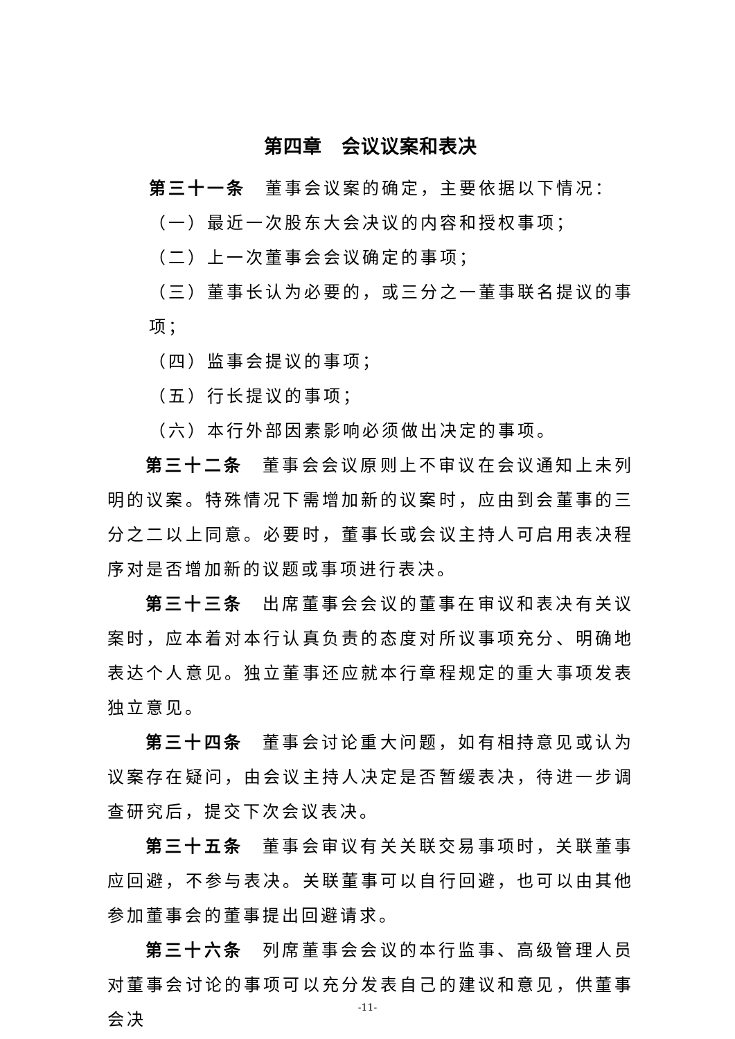第四章　会议议案和表决
第三十一条　董事会议案的确定，主要依据以下情况：
（一）最近一次股东大会决议的内容和授权事项；
（二）上一次董事会会议确定的事项；
（三）董事长认为必要的，或三分之一董事联名提议的事项；
（四）监事会提议的事项；
（五）行长提议的事项；
（六）本行外部因素影响必须做出决定的事项。
第三十二条　董事会会议原则上不审议在会议通知上未列明的议案。特殊情况下需增加新的议案时，应由到会董事的三分之二以上同意。必要时，董事长或会议主持人可启用表决程序对是否增加新的议题或事项进行表决。
第三十三条　出席董事会会议的董事在审议和表决有关议案时，应本着对本行认真负责的态度对所议事项充分、明确地表达个人意见。独立董事还应就本行章程规定的重大事项发表独立意见。
第三十四条　董事会讨论重大问题，如有相持意见或认为议案存在疑问，由会议主持人决定是否暂缓表决，待进一步调查研究后，提交下次会议表决。
第三十五条　董事会审议有关关联交易事项时，关联董事应回避，不参与表决。关联董事可以自行回避，也可以由其他参加董事会的董事提出回避请求。
第三十六条　列席董事会会议的本行监事、高级管理人员对董事会讨论的事项可以充分发表自己的建议和意见，供董事会决
-11-